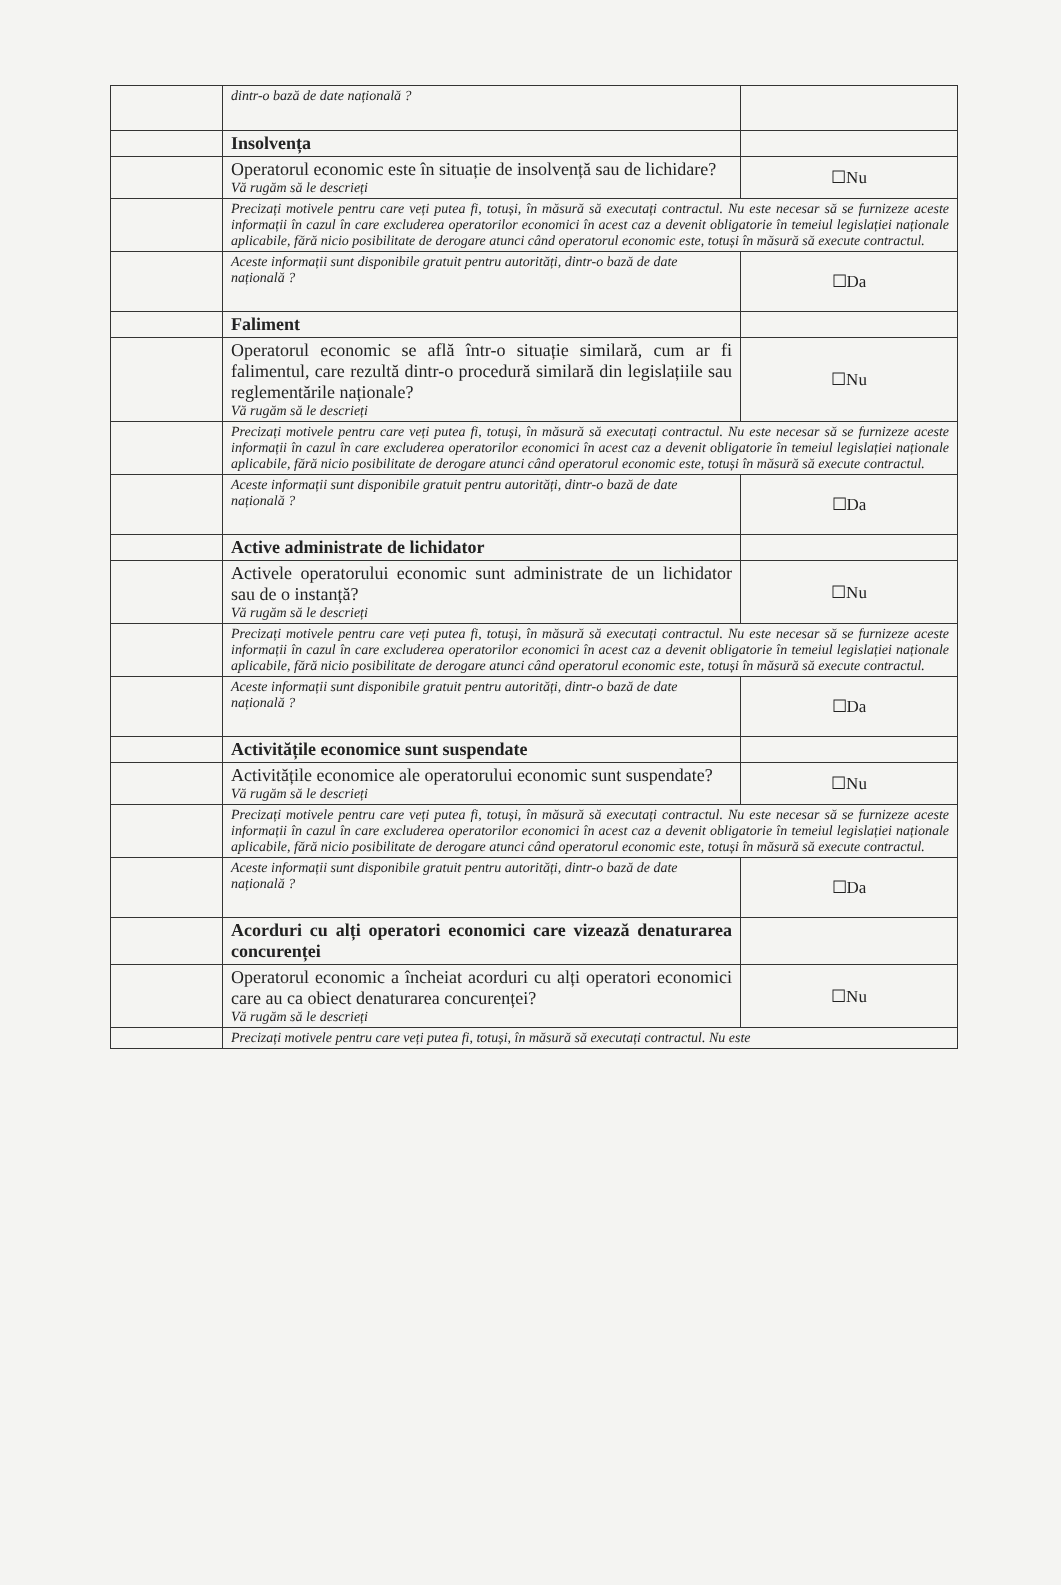| | dintr-o bază de date națională ? | |
| | Insolvența | |
| | Operatorul economic este în situație de insolvență sau de lichidare? Vă rugăm să le descrieți | ☐Nu |
| | Precizați motivele pentru care veți putea fi, totuși, în măsură să executați contractul. Nu este necesar să se furnizeze aceste informații în cazul în care excluderea operatorilor economici în acest caz a devenit obligatorie în temeiul legislației naționale aplicabile, fără nicio posibilitate de derogare atunci când operatorul economic este, totuși în măsură să execute contractul. | |
| | Aceste informații sunt disponibile gratuit pentru autorități, dintr-o bază de date națională ? | ☐Da |
| | Faliment | |
| | Operatorul economic se află într-o situație similară, cum ar fi falimentul, care rezultă dintr-o procedură similară din legislațiile sau reglementările naționale? Vă rugăm să le descrieți | ☐Nu |
| | Precizați motivele pentru care veți putea fi, totuși, în măsură să executați contractul. Nu este necesar să se furnizeze aceste informații în cazul în care excluderea operatorilor economici în acest caz a devenit obligatorie în temeiul legislației naționale aplicabile, fără nicio posibilitate de derogare atunci când operatorul economic este, totuși în măsură să execute contractul. | |
| | Aceste informații sunt disponibile gratuit pentru autorități, dintr-o bază de date națională ? | ☐Da |
| | Active administrate de lichidator | |
| | Activele operatorului economic sunt administrate de un lichidator sau de o instanță? Vă rugăm să le descrieți | ☐Nu |
| | Precizați motivele pentru care veți putea fi, totuși, în măsură să executați contractul. Nu este necesar să se furnizeze aceste informații în cazul în care excluderea operatorilor economici în acest caz a devenit obligatorie în temeiul legislației naționale aplicabile, fără nicio posibilitate de derogare atunci când operatorul economic este, totuși în măsură să execute contractul. | |
| | Aceste informații sunt disponibile gratuit pentru autorități, dintr-o bază de date națională ? | ☐Da |
| | Activitățile economice sunt suspendate | |
| | Activitățile economice ale operatorului economic sunt suspendate? Vă rugăm să le descrieți | ☐Nu |
| | Precizați motivele pentru care veți putea fi, totuși, în măsură să executați contractul. Nu este necesar să se furnizeze aceste informații în cazul în care excluderea operatorilor economici în acest caz a devenit obligatorie în temeiul legislației naționale aplicabile, fără nicio posibilitate de derogare atunci când operatorul economic este, totuși în măsură să execute contractul. | |
| | Aceste informații sunt disponibile gratuit pentru autorități, dintr-o bază de date națională ? | ☐Da |
| | Acorduri cu alți operatori economici care vizează denaturarea concurenței | |
| | Operatorul economic a încheiat acorduri cu alți operatori economici care au ca obiect denaturarea concurenței? Vă rugăm să le descrieți | ☐Nu |
| | Precizați motivele pentru care veți putea fi, totuși, în măsură să executați contractul. Nu este | |